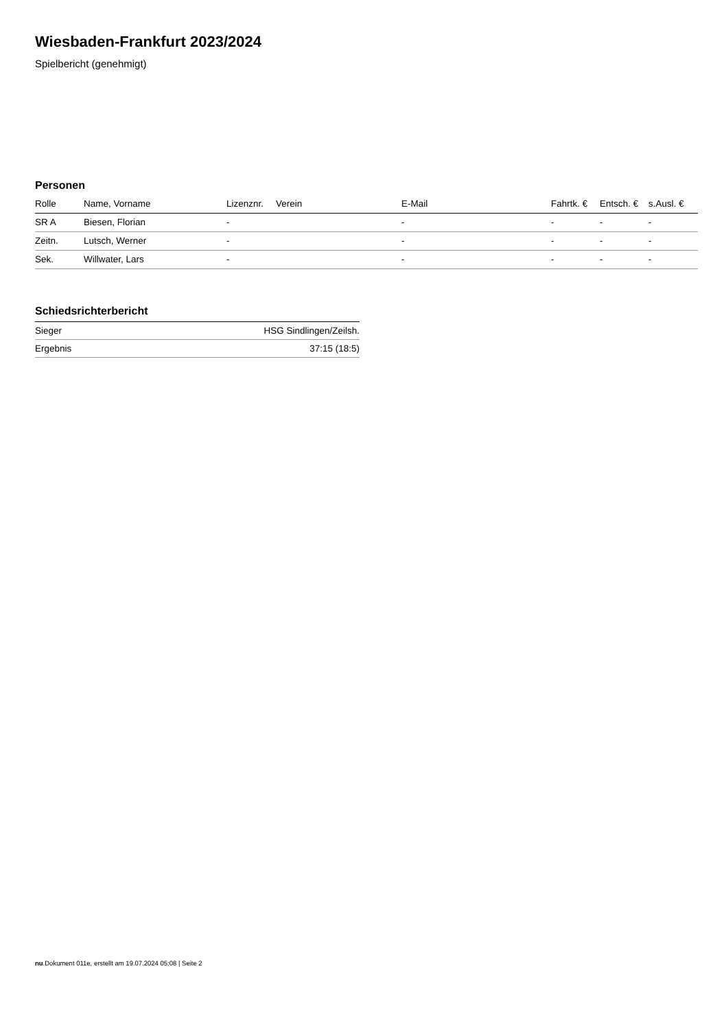Wiesbaden-Frankfurt 2023/2024
Spielbericht (genehmigt)
Personen
| Rolle | Name, Vorname | Lizenznr. | Verein | E-Mail | Fahrtk. € | Entsch. € | s.Ausl. € |
| --- | --- | --- | --- | --- | --- | --- | --- |
| SR A | Biesen, Florian | - | | - | - | - | - |
| Zeitn. | Lutsch, Werner | - | | - | - | - | - |
| Sek. | Willwater, Lars | - | | - | - | - | - |
Schiedsrichterbericht
| Sieger | HSG Sindlingen/Zeilsh. |
| Ergebnis | 37:15 (18:5) |
nu.Dokument 011e, erstellt am 19.07.2024 05:08 | Seite 2